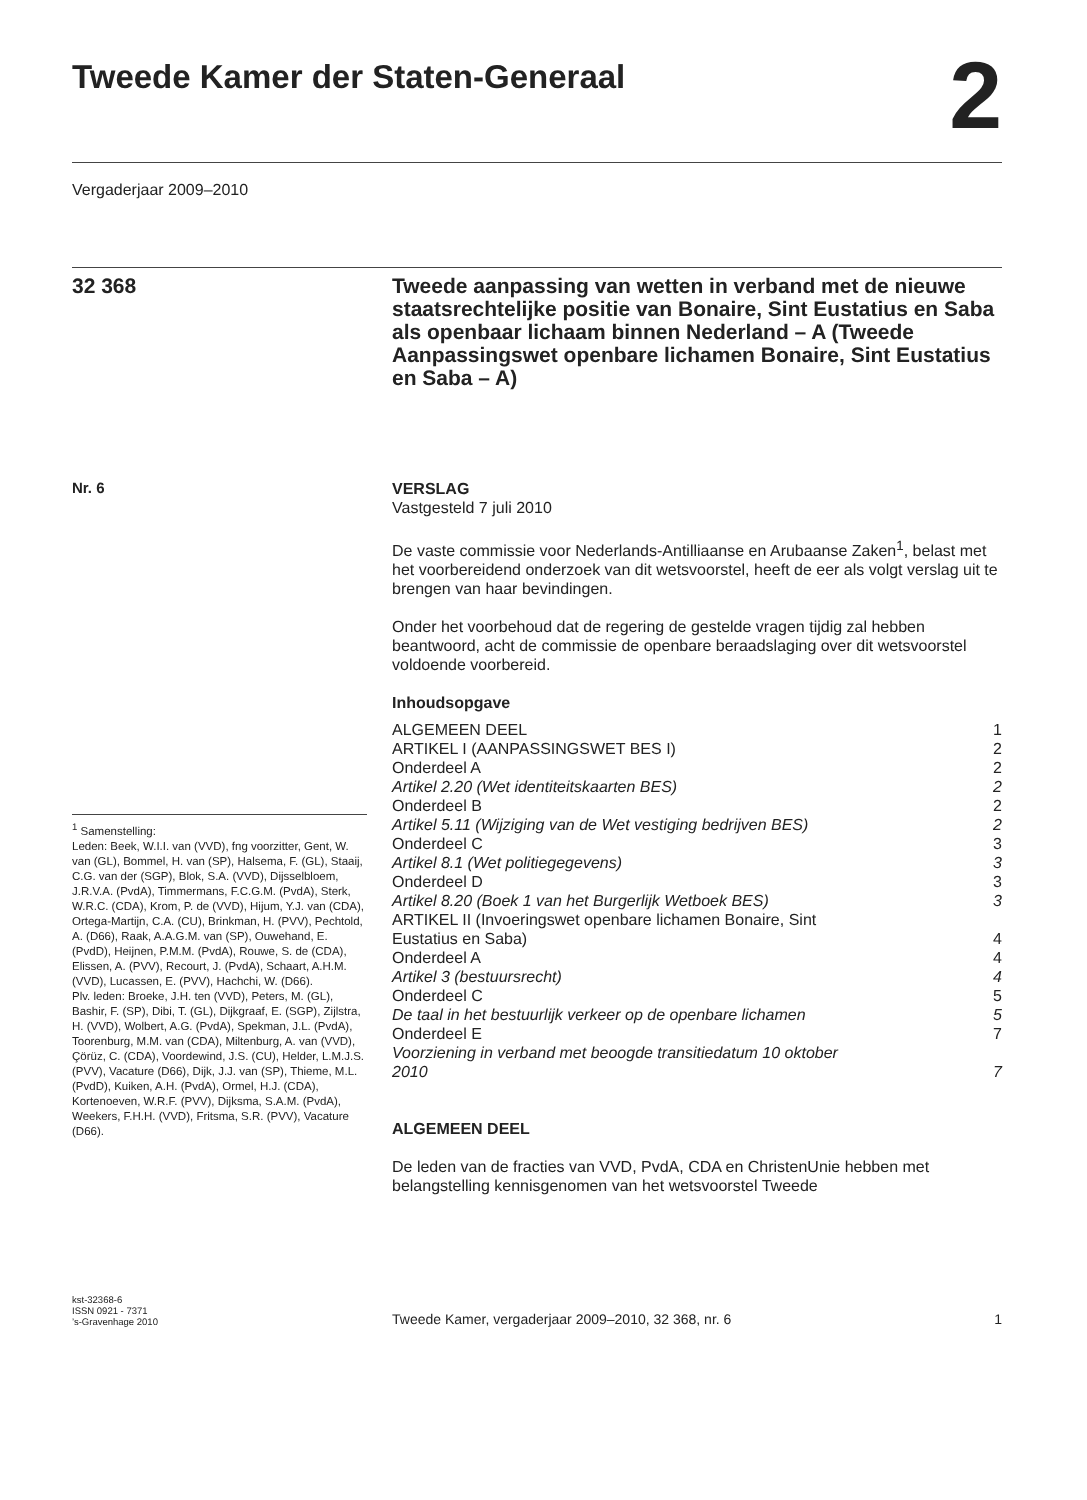Tweede Kamer der Staten-Generaal
2
Vergaderjaar 2009–2010
32 368
Tweede aanpassing van wetten in verband met de nieuwe staatsrechtelijke positie van Bonaire, Sint Eustatius en Saba als openbaar lichaam binnen Nederland – A (Tweede Aanpassingswet openbare lichamen Bonaire, Sint Eustatius en Saba – A)
Nr. 6
<sup>1</sup> Samenstelling:
Leden: Beek, W.I.I. van (VVD), fng voorzitter, Gent, W. van (GL), Bommel, H. van (SP), Halsema, F. (GL), Staaij, C.G. van der (SGP), Blok, S.A. (VVD), Dijsselbloem, J.R.V.A. (PvdA), Timmermans, F.C.G.M. (PvdA), Sterk, W.R.C. (CDA), Krom, P. de (VVD), Hijum, Y.J. van (CDA), Ortega-Martijn, C.A. (CU), Brinkman, H. (PVV), Pechtold, A. (D66), Raak, A.A.G.M. van (SP), Ouwehand, E. (PvdD), Heijnen, P.M.M. (PvdA), Rouwe, S. de (CDA), Elissen, A. (PVV), Recourt, J. (PvdA), Schaart, A.H.M. (VVD), Lucassen, E. (PVV), Hachchi, W. (D66).
Plv. leden: Broeke, J.H. ten (VVD), Peters, M. (GL), Bashir, F. (SP), Dibi, T. (GL), Dijkgraaf, E. (SGP), Zijlstra, H. (VVD), Wolbert, A.G. (PvdA), Spekman, J.L. (PvdA), Toorenburg, M.M. van (CDA), Miltenburg, A. van (VVD), Çörüz, C. (CDA), Voordewind, J.S. (CU), Helder, L.M.J.S. (PVV), Vacature (D66), Dijk, J.J. van (SP), Thieme, M.L. (PvdD), Kuiken, A.H. (PvdA), Ormel, H.J. (CDA), Kortenoeven, W.R.F. (PVV), Dijksma, S.A.M. (PvdA), Weekers, F.H.H. (VVD), Fritsma, S.R. (PVV), Vacature (D66).
VERSLAG
Vastgesteld 7 juli 2010
De vaste commissie voor Nederlands-Antilliaanse en Arubaanse Zaken<sup>1</sup>, belast met het voorbereidend onderzoek van dit wetsvoorstel, heeft de eer als volgt verslag uit te brengen van haar bevindingen.
Onder het voorbehoud dat de regering de gestelde vragen tijdig zal hebben beantwoord, acht de commissie de openbare beraadslaging over dit wetsvoorstel voldoende voorbereid.
Inhoudsopgave
| ALGEMEEN DEEL | 1 |
| ARTIKEL I (AANPASSINGSWET BES I) | 2 |
| Onderdeel A | 2 |
| Artikel 2.20 (Wet identiteitskaarten BES) | 2 |
| Onderdeel B | 2 |
| Artikel 5.11 (Wijziging van de Wet vestiging bedrijven BES) | 2 |
| Onderdeel C | 3 |
| Artikel 8.1 (Wet politiegegevens) | 3 |
| Onderdeel D | 3 |
| Artikel 8.20 (Boek 1 van het Burgerlijk Wetboek BES) | 3 |
| ARTIKEL II (Invoeringswet openbare lichamen Bonaire, Sint Eustatius en Saba) | 4 |
| Onderdeel A | 4 |
| Artikel 3 (bestuursrecht) | 4 |
| Onderdeel C | 5 |
| De taal in het bestuurlijk verkeer op de openbare lichamen | 5 |
| Onderdeel E | 7 |
| Voorziening in verband met beoogde transitiedatum 10 oktober 2010 | 7 |
ALGEMEEN DEEL
De leden van de fracties van VVD, PvdA, CDA en ChristenUnie hebben met belangstelling kennisgenomen van het wetsvoorstel Tweede
kst-32368-6
ISSN 0921 - 7371
’s-Gravenhage 2010
Tweede Kamer, vergaderjaar 2009–2010, 32 368, nr. 6
1